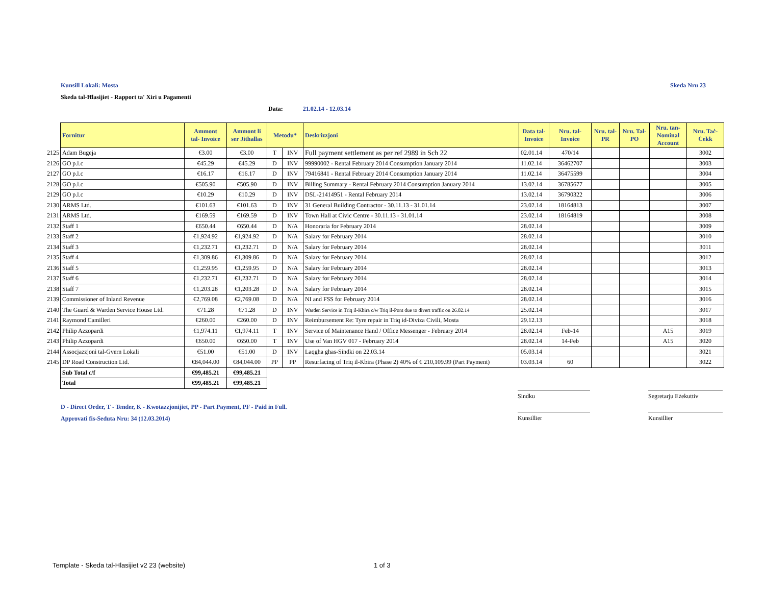Kunsill Lokali: Mosta Skeda Nru 23
Skeda tal-Ħlasijiet - Rapport ta' Xiri u Pagamenti
Data: 21.02.14 - 12.03.14
| | Fornitur | Ammont tal- Invoice | Ammont li ser Jithallas | Metodu* | | Deskrizzjoni | Data tal- Invoice | Nru. tal- Invoice | Nru. tal- PR | Nru. Tal- PO | Nru. tan- Nominal Account | Nru. Taċ- Ċekk |
| --- | --- | --- | --- | --- | --- | --- | --- | --- | --- | --- | --- | --- |
| 2125 | Adam Bugeja | €3.00 | €3.00 | T | INV | Full payment settlement as per ref 2989 in Sch 22 | 02.01.14 | 470/14 | | | | 3002 |
| 2126 | GO p.l.c | €45.29 | €45.29 | D | INV | 99990002 - Rental February 2014 Consumption January 2014 | 11.02.14 | 36462707 | | | | 3003 |
| 2127 | GO p.l.c | €16.17 | €16.17 | D | INV | 79416841 - Rental February 2014 Consumption January 2014 | 11.02.14 | 36475599 | | | | 3004 |
| 2128 | GO p.l.c | €505.90 | €505.90 | D | INV | Billing Summary - Rental February 2014 Consumption January 2014 | 13.02.14 | 36785677 | | | | 3005 |
| 2129 | GO p.l.c | €10.29 | €10.29 | D | INV | DSL-21414951 - Rental February 2014 | 13.02.14 | 36790322 | | | | 3006 |
| 2130 | ARMS Ltd. | €101.63 | €101.63 | D | INV | 31 General Building Contractor - 30.11.13 - 31.01.14 | 23.02.14 | 18164813 | | | | 3007 |
| 2131 | ARMS Ltd. | €169.59 | €169.59 | D | INV | Town Hall at Civic Centre - 30.11.13 - 31.01.14 | 23.02.14 | 18164819 | | | | 3008 |
| 2132 | Staff 1 | €650.44 | €650.44 | D | N/A | Honoraria for February 2014 | 28.02.14 | | | | | 3009 |
| 2133 | Staff 2 | €1,924.92 | €1,924.92 | D | N/A | Salary for February 2014 | 28.02.14 | | | | | 3010 |
| 2134 | Staff 3 | €1,232.71 | €1,232.71 | D | N/A | Salary for February 2014 | 28.02.14 | | | | | 3011 |
| 2135 | Staff 4 | €1,309.86 | €1,309.86 | D | N/A | Salary for February 2014 | 28.02.14 | | | | | 3012 |
| 2136 | Staff 5 | €1,259.95 | €1,259.95 | D | N/A | Salary for February 2014 | 28.02.14 | | | | | 3013 |
| 2137 | Staff 6 | €1,232.71 | €1,232.71 | D | N/A | Salary for February 2014 | 28.02.14 | | | | | 3014 |
| 2138 | Staff 7 | €1,203.28 | €1,203.28 | D | N/A | Salary for February 2014 | 28.02.14 | | | | | 3015 |
| 2139 | Commissioner of Inland Revenue | €2,769.08 | €2,769.08 | D | N/A | NI and FSS for February 2014 | 28.02.14 | | | | | 3016 |
| 2140 | The Guard & Warden Service House Ltd. | €71.28 | €71.28 | D | INV | Warden Service in Triq il-Kbira c/w Triq il-Pont due to divert traffic on 26.02.14 | 25.02.14 | | | | | 3017 |
| 2141 | Raymond Camilleri | €260.00 | €260.00 | D | INV | Reimbursement Re: Tyre repair in Triq id-Diviza Civili, Mosta | 29.12.13 | | | | | 3018 |
| 2142 | Philip Azzopardi | €1,974.11 | €1,974.11 | T | INV | Service of Maintenance Hand / Office Messenger - February 2014 | 28.02.14 | Feb-14 | | | A15 | 3019 |
| 2143 | Philip Azzopardi | €650.00 | €650.00 | T | INV | Use of Van HGV 017 - February 2014 | 28.02.14 | 14-Feb | | | A15 | 3020 |
| 2144 | Assocjazzjoni tal-Gvern Lokali | €51.00 | €51.00 | D | INV | Laqgha ghas-Sindki on 22.03.14 | 05.03.14 | | | | | 3021 |
| 2145 | DP Road Construction Ltd. | €84,044.00 | €84,044.00 | PP | PP | Resurfacing of Triq il-Kbira (Phase 2) 40% of € 210,109.99 (Part Payment) | 03.03.14 | 60 | | | | 3022 |
| | Sub Total c/f | €99,485.21 | €99,485.21 | | | | | | | | | |
| | Total | €99,485.21 | €99,485.21 | | | | | | | | | |
D - Direct Order, T - Tender, K - Kwotazzjonijiet, PP - Part Payment, PF - Paid in Full.
Approvati fis-Seduta Nru: 34 (12.03.2014)
Sindku Segretarju Eżekuttiv
Kunsillier Kunsillier
Template - Skeda tal-Hlasijiet v2 23 (website)
1 of 3